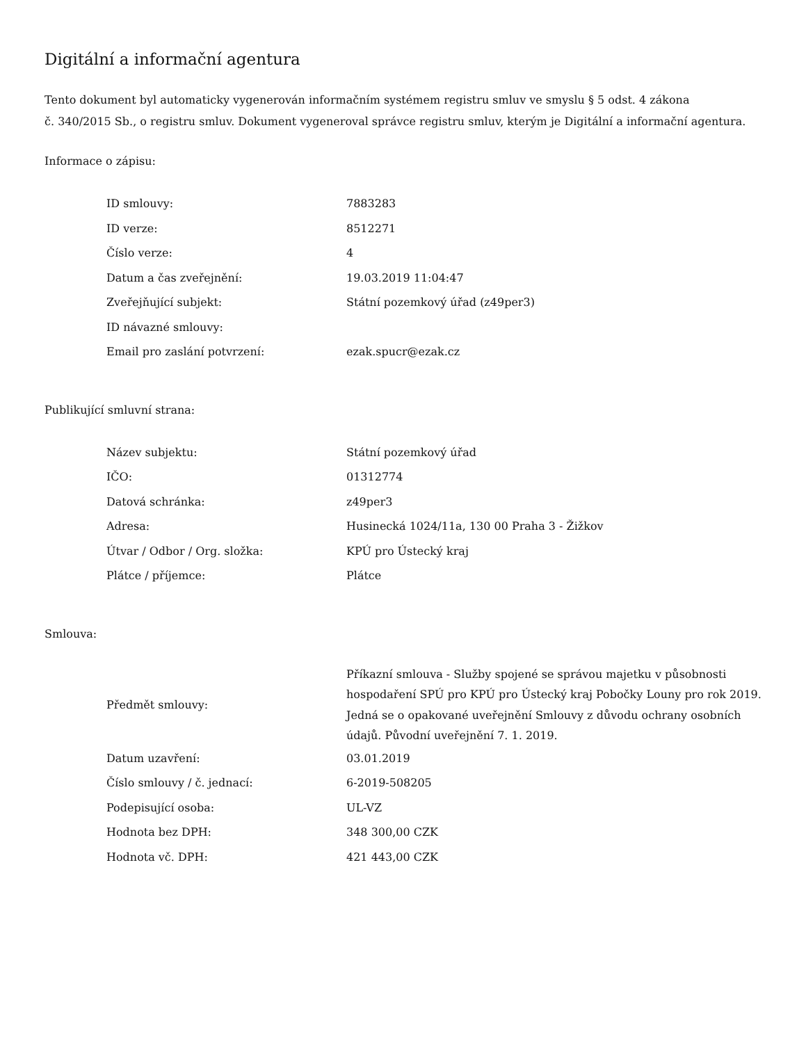Digitální a informační agentura
Tento dokument byl automaticky vygenerován informačním systémem registru smluv ve smyslu § 5 odst. 4 zákona
č. 340/2015 Sb., o registru smluv. Dokument vygeneroval správce registru smluv, kterým je Digitální a informační agentura.
Informace o zápisu:
| ID smlouvy: | 7883283 |
| ID verze: | 8512271 |
| Číslo verze: | 4 |
| Datum a čas zveřejnění: | 19.03.2019 11:04:47 |
| Zveřejňující subjekt: | Státní pozemkový úřad (z49per3) |
| ID návazné smlouvy: | |
| Email pro zaslání potvrzení: | ezak.spucr@ezak.cz |
Publikující smluvní strana:
| Název subjektu: | Státní pozemkový úřad |
| IČO: | 01312774 |
| Datová schránka: | z49per3 |
| Adresa: | Husinecká 1024/11a, 130 00 Praha 3 - Žižkov |
| Útvar / Odbor / Org. složka: | KPÚ pro Ústecký kraj |
| Plátce / příjemce: | Plátce |
Smlouva:
| Předmět smlouvy: | Příkazní smlouva - Služby spojené se správou majetku v působnosti hospodaření SPÚ pro KPÚ pro Ústecký kraj Pobočky Louny pro rok 2019. Jedná se o opakované uveřejnění Smlouvy z důvodu ochrany osobních údajů. Původní uveřejnění 7. 1. 2019. |
| Datum uzavření: | 03.01.2019 |
| Číslo smlouvy / č. jednací: | 6-2019-508205 |
| Podepisující osoba: | UL-VZ |
| Hodnota bez DPH: | 348 300,00 CZK |
| Hodnota vč. DPH: | 421 443,00 CZK |